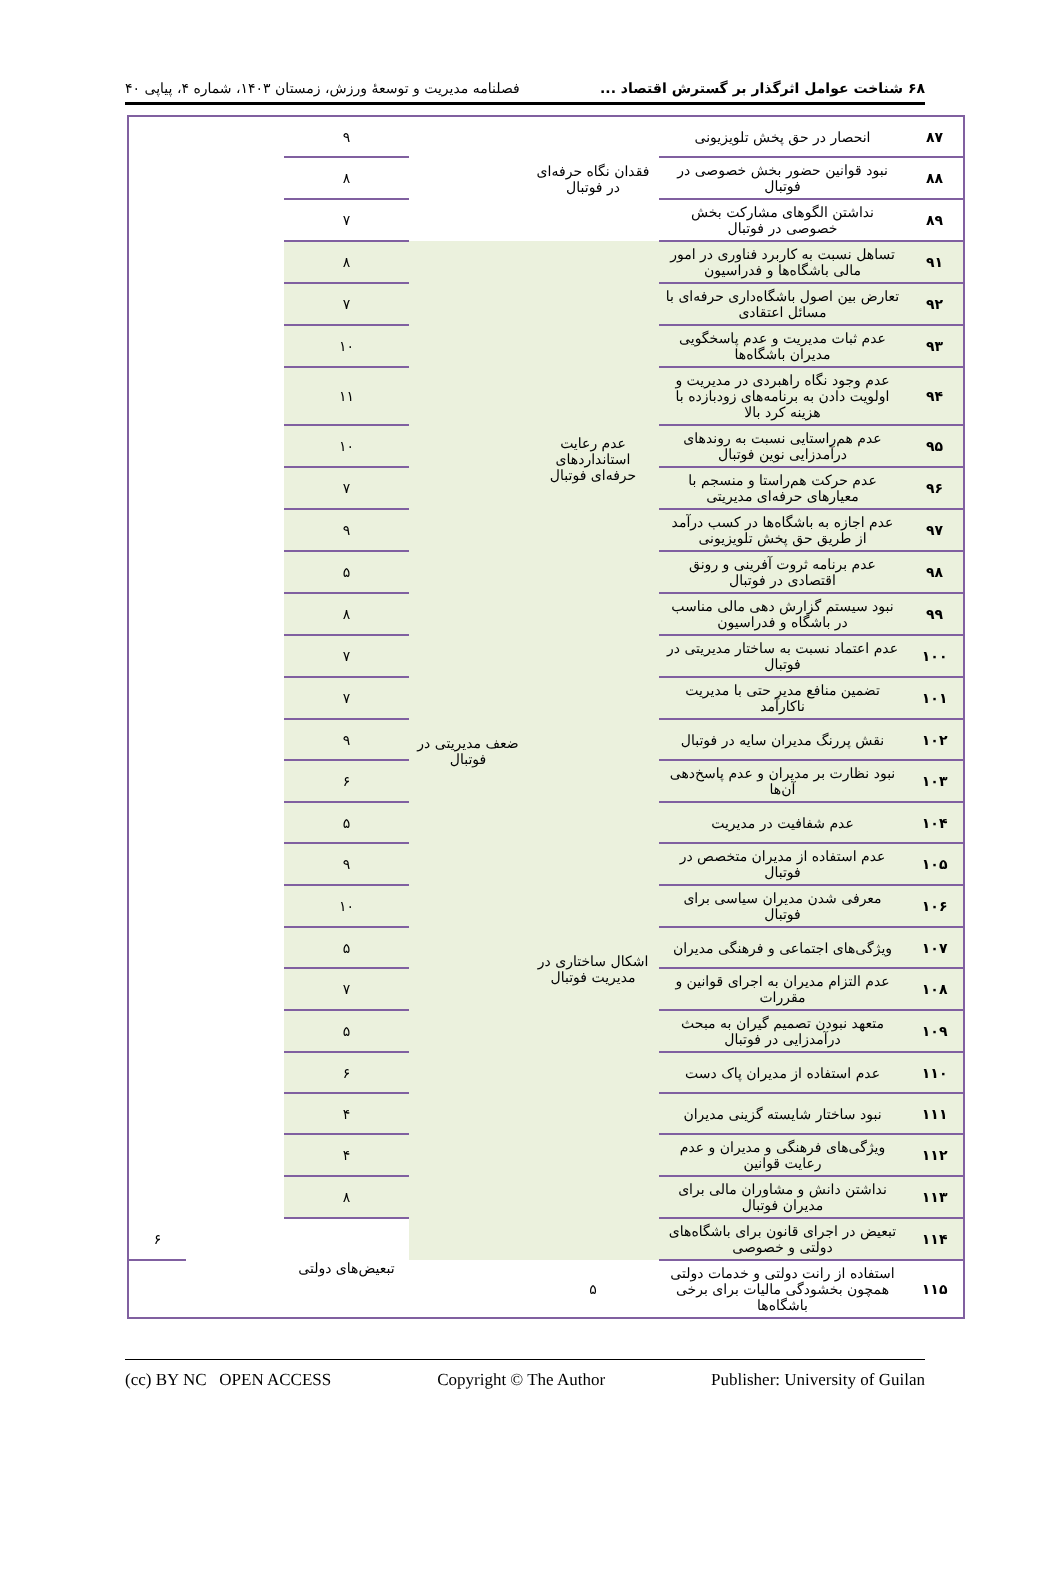۶۸ شناخت عوامل اثرگذار بر گسترش اقتصاد ... فصلنامه مدیریت و توسعهٔ ورزش، زمستان ۱۴۰۳، شماره ۴، پیاپی ۴۰
| ۸۷ | انحصار در حق پخش تلویزیونی | فقدان نگاه حرفه‌ای در فوتبال | | ۹ | | |
| ۸۸ | نبود قوانین حضور بخش خصوصی در فوتبال | | | ۸ | | |
| ۸۹ | نداشتن الگوهای مشارکت بخش خصوصی در فوتبال | | | ۷ | | |
| ۹۱ | تساهل نسبت به کاربرد فناوری در امور مالی باشگاه‌ها و فدراسیون | عدم رعایت استانداردهای حرفه‌ای فوتبال | ضعف مدیریتی در فوتبال | ۸ | | |
| ۹۲ | تعارض بین اصول باشگاه‌داری حرفه‌ای با مسائل اعتقادی | | | ۷ | | |
| ۹۳ | عدم ثبات مدیریت و عدم پاسخگویی مدیران باشگاه‌ها | | | ۱۰ | | |
| ۹۴ | عدم وجود نگاه راهبردی در مدیریت و اولویت دادن به برنامه‌های زودبازده با هزینه کرد بالا | | | ۱۱ | | |
| ۹۵ | عدم هم‌راستایی نسبت به روندهای درآمدزایی نوین فوتبال | | | ۱۰ | | |
| ۹۶ | عدم حرکت هم‌راستا و منسجم با معیارهای حرفه‌ای مدیریتی | | | ۷ | | |
| ۹۷ | عدم اجازه به باشگاه‌ها در کسب درآمد از طریق حق پخش تلویزیونی | | | ۹ | | |
| ۹۸ | عدم برنامه ثروت آفرینی و رونق اقتصادی در فوتبال | | | ۵ | | |
| ۹۹ | نبود سیستم گزارش دهی مالی مناسب در باشگاه و فدراسیون | | | ۸ | | |
| ۱۰۰ | عدم اعتماد نسبت به ساختار مدیریتی در فوتبال | | | ۷ | | |
| ۱۰۱ | تضمین منافع مدیر حتی با مدیریت ناکارآمد | اشکال ساختاری در مدیریت فوتبال | | ۷ | | |
| ۱۰۲ | نقش پررنگ مدیران سایه در فوتبال | | | ۹ | | |
| ۱۰۳ | نبود نظارت بر مدیران و عدم پاسخ‌دهی آن‌ها | | | ۶ | | |
| ۱۰۴ | عدم شفافیت در مدیریت | | | ۵ | | |
| ۱۰۵ | عدم استفاده از مدیران متخصص در فوتبال | | | ۹ | | |
| ۱۰۶ | معرفی شدن مدیران سیاسی برای فوتبال | | | ۱۰ | | |
| ۱۰۷ | ویژگی‌های اجتماعی و فرهنگی مدیران | | | ۵ | | |
| ۱۰۸ | عدم التزام مدیران به اجرای قوانین و مقررات | | | ۷ | | |
| ۱۰۹ | متعهد نبودن تصمیم گیران به مبحث درآمدزایی در فوتبال | | | ۵ | | |
| ۱۱۰ | عدم استفاده از مدیران پاک دست | | | ۶ | | |
| ۱۱۱ | نبود ساختار شایسته گزینی مدیران | | | ۴ | | |
| ۱۱۲ | ویژگی‌های فرهنگی و مدیران و عدم رعایت قوانین | | | ۴ | | |
| ۱۱۳ | نداشتن دانش و مشاوران مالی برای مدیران فوتبال | | | ۸ | | |
| ۱۱۴ | تبعیض در اجرای قانون برای باشگاه‌های دولتی و خصوصی | | | تبعیض‌های دولتی | | ۶ |
| ۱۱۵ | استفاده از رانت دولتی و خدمات دولتی همچون بخشودگی مالیات برای برخی باشگاه‌ها | ۵ | | | | |
(cc) BY NC OPEN ACCESS Copyright © The Author Publisher: University of Guilan